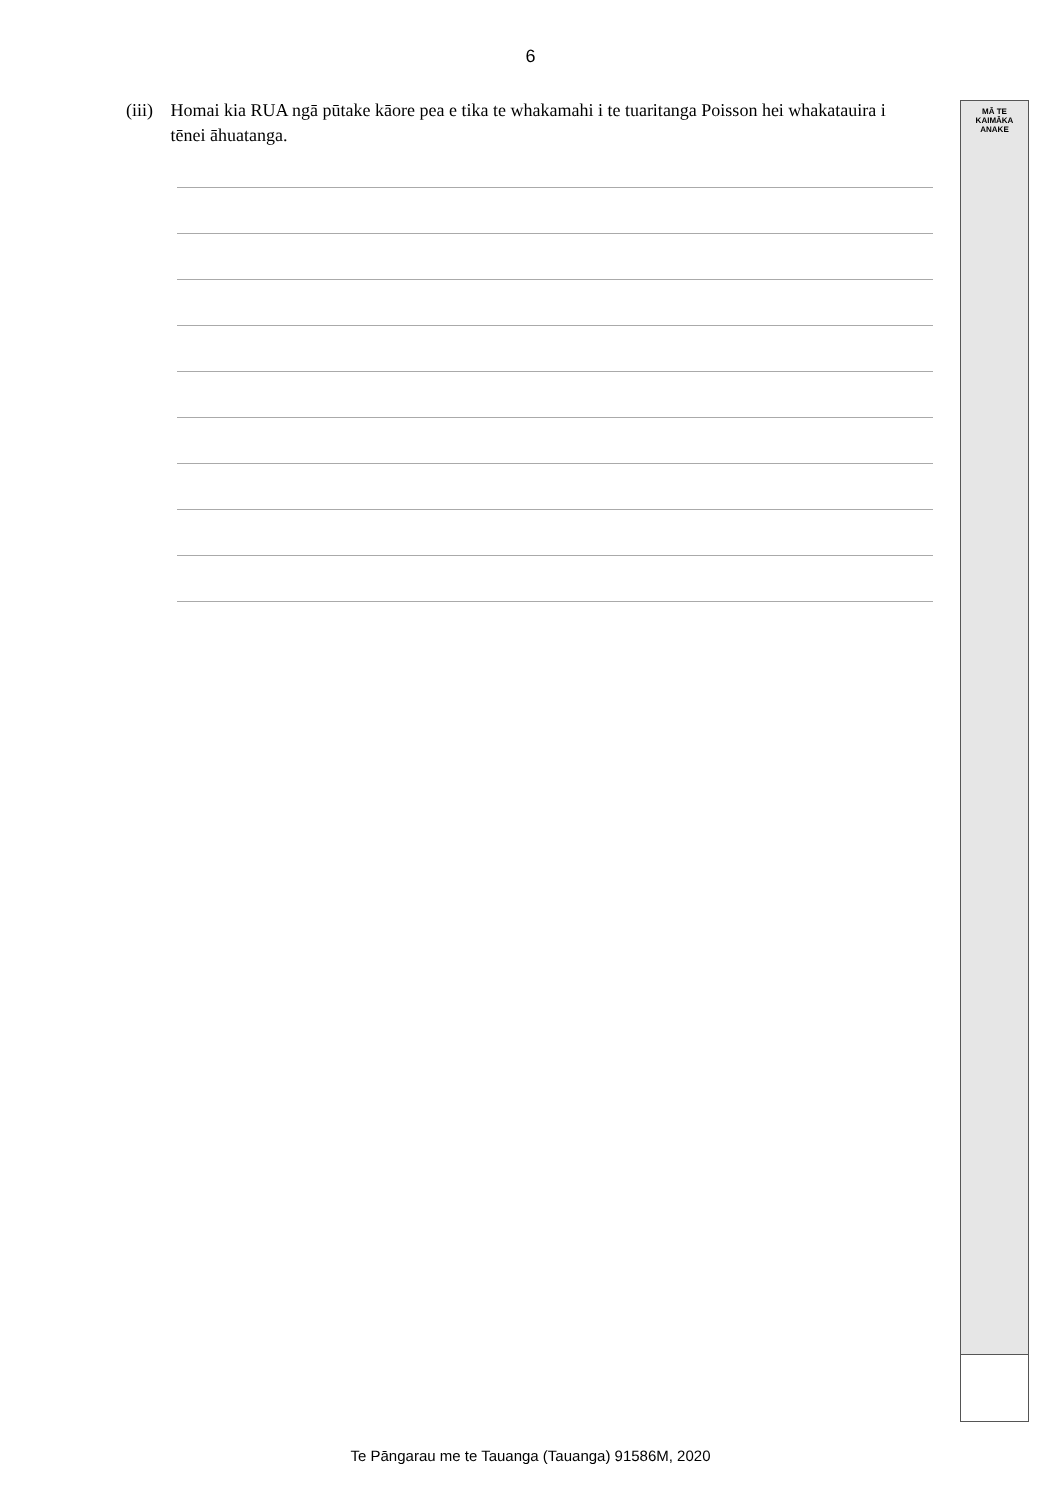6
MĀ TE
KAIMĀKA
ANAKE
(iii) Homai kia RUA ngā pūtake kāore pea e tika te whakamahi i te tuaritanga Poisson hei whakatauira i tēnei āhuatanga.
Te Pāngarau me te Tauanga (Tauanga) 91586M, 2020